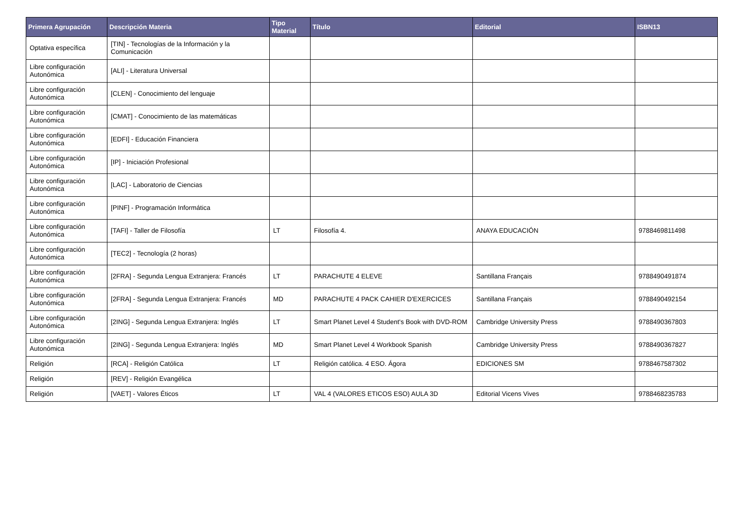| Primera Agrupación | Descripción Materia | Tipo Material | Título | Editorial | ISBN13 |
| --- | --- | --- | --- | --- | --- |
| Optativa específica | [TIN] - Tecnologías de la Información y la Comunicación | | | | |
| Libre configuración Autonómica | [ALI] - Literatura Universal | | | | |
| Libre configuración Autonómica | [CLEN] - Conocimiento del lenguaje | | | | |
| Libre configuración Autonómica | [CMAT] - Conocimiento de las matemáticas | | | | |
| Libre configuración Autonómica | [EDFI] - Educación Financiera | | | | |
| Libre configuración Autonómica | [IP] - Iniciación Profesional | | | | |
| Libre configuración Autonómica | [LAC] - Laboratorio de Ciencias | | | | |
| Libre configuración Autonómica | [PINF] - Programación Informática | | | | |
| Libre configuración Autonómica | [TAFI] - Taller de Filosofía | LT | Filosofía 4. | ANAYA EDUCACIÓN | 9788469811498 |
| Libre configuración Autonómica | [TEC2] - Tecnología (2 horas) | | | | |
| Libre configuración Autonómica | [2FRA] - Segunda Lengua Extranjera: Francés | LT | PARACHUTE 4 ELEVE | Santillana Français | 9788490491874 |
| Libre configuración Autonómica | [2FRA] - Segunda Lengua Extranjera: Francés | MD | PARACHUTE 4 PACK CAHIER D'EXERCICES | Santillana Français | 9788490492154 |
| Libre configuración Autonómica | [2ING] - Segunda Lengua Extranjera: Inglés | LT | Smart Planet Level 4 Student's Book with DVD-ROM | Cambridge University Press | 9788490367803 |
| Libre configuración Autonómica | [2ING] - Segunda Lengua Extranjera: Inglés | MD | Smart Planet Level 4 Workbook Spanish | Cambridge University Press | 9788490367827 |
| Religión | [RCA] - Religión Católica | LT | Religión católica. 4 ESO. Ágora | EDICIONES SM | 9788467587302 |
| Religión | [REV] - Religión Evangélica | | | | |
| Religión | [VAET] - Valores Éticos | LT | VAL 4 (VALORES ETICOS ESO) AULA 3D | Editorial Vicens Vives | 9788468235783 |